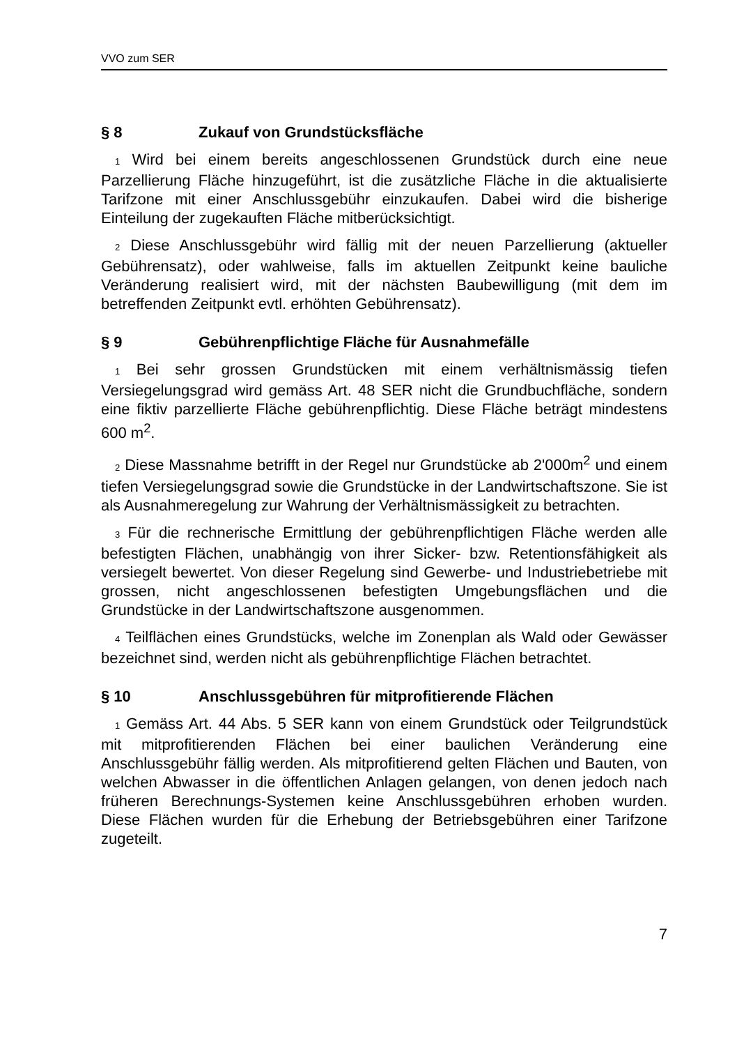VVO zum SER
§ 8 Zukauf von Grundstücksfläche
1 Wird bei einem bereits angeschlossenen Grundstück durch eine neue Parzellierung Fläche hinzugeführt, ist die zusätzliche Fläche in die aktualisierte Tarifzone mit einer Anschlussgebühr einzukaufen. Dabei wird die bisherige Einteilung der zugekauften Fläche mitberücksichtigt.
2 Diese Anschlussgebühr wird fällig mit der neuen Parzellierung (aktueller Gebührensatz), oder wahlweise, falls im aktuellen Zeitpunkt keine bauliche Veränderung realisiert wird, mit der nächsten Baubewilligung (mit dem im betreffenden Zeitpunkt evtl. erhöhten Gebührensatz).
§ 9 Gebührenpflichtige Fläche für Ausnahmefälle
1 Bei sehr grossen Grundstücken mit einem verhältnismässig tiefen Versiegelungsgrad wird gemäss Art. 48 SER nicht die Grundbuchfläche, sondern eine fiktiv parzellierte Fläche gebührenpflichtig. Diese Fläche beträgt mindestens 600 m<sup>2</sup>.
2 Diese Massnahme betrifft in der Regel nur Grundstücke ab 2'000m<sup>2</sup> und einem tiefen Versiegelungsgrad sowie die Grundstücke in der Landwirtschaftszone. Sie ist als Ausnahmeregelung zur Wahrung der Verhältnismässigkeit zu betrachten.
3 Für die rechnerische Ermittlung der gebührenpflichtigen Fläche werden alle befestigten Flächen, unabhängig von ihrer Sicker- bzw. Retentionsfähigkeit als versiegelt bewertet. Von dieser Regelung sind Gewerbe- und Industriebetriebe mit grossen, nicht angeschlossenen befestigten Umgebungsflächen und die Grundstücke in der Landwirtschaftszone ausgenommen.
4 Teilflächen eines Grundstücks, welche im Zonenplan als Wald oder Gewässer bezeichnet sind, werden nicht als gebührenpflichtige Flächen betrachtet.
§ 10 Anschlussgebühren für mitprofitierende Flächen
1 Gemäss Art. 44 Abs. 5 SER kann von einem Grundstück oder Teilgrundstück mit mitprofitierenden Flächen bei einer baulichen Veränderung eine Anschlussgebühr fällig werden. Als mitprofitierend gelten Flächen und Bauten, von welchen Abwasser in die öffentlichen Anlagen gelangen, von denen jedoch nach früheren Berechnungs-Systemen keine Anschlussgebühren erhoben wurden. Diese Flächen wurden für die Erhebung der Betriebsgebühren einer Tarifzone zugeteilt.
7